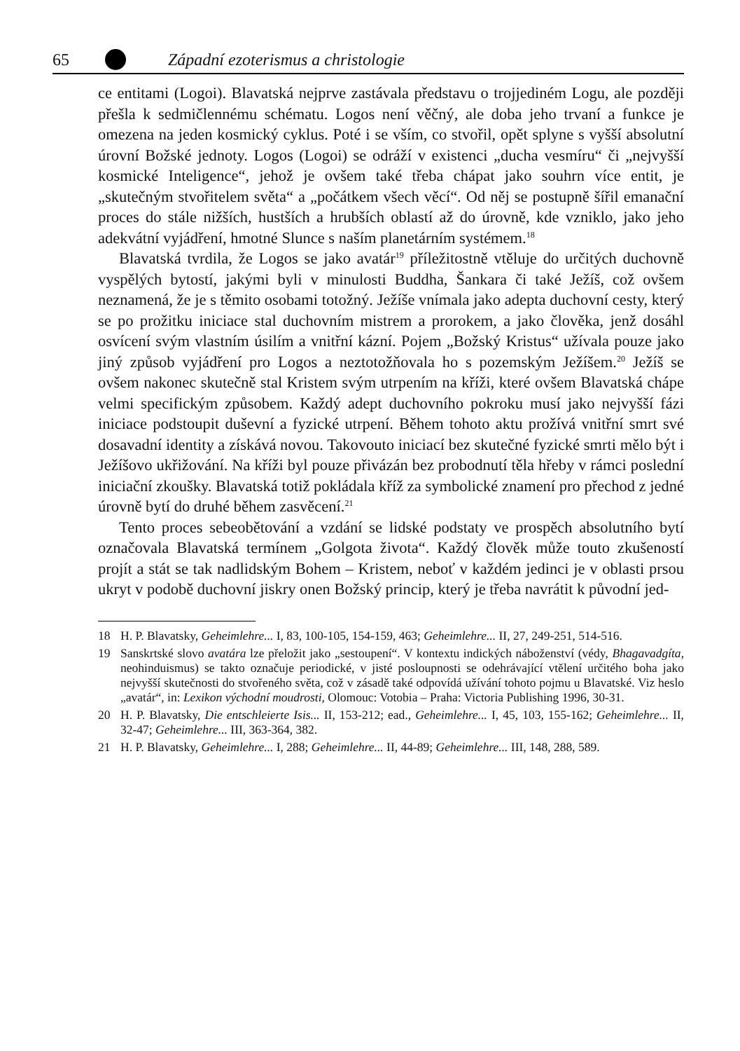65 Západní ezoterismus a christologie
ce entitami (Logoi). Blavatská nejprve zastávala představu o trojjediném Logu, ale později přešla k sedmičlennému schématu. Logos není věčný, ale doba jeho trvaní a funkce je omezena na jeden kosmický cyklus. Poté i se vším, co stvořil, opět splyne s vyšší absolutní úrovní Božské jednoty. Logos (Logoi) se odráží v existenci „ducha vesmíru“ či „nejvyšší kosmické Inteligence“, jehož je ovšem také třeba chápat jako souhrn více entit, je „skutečným stvořitelem světa“ a „počátkem všech věcí“. Od něj se postupně šířil emanační proces do stále nižších, hustších a hrubších oblastí až do úrovně, kde vzniklo, jako jeho adekvátní vyjádření, hmotné Slunce s naším planetárním systémem.<sup>18</sup>
Blavatská tvrdila, že Logos se jako avatár<sup>19</sup> příležitostně vtěluje do určitých duchovně vyspělých bytostí, jakými byli v minulosti Buddha, Šankara či také Ježíš, což ovšem neznamená, že je s těmito osobami totožný. Ježíše vnímala jako adepta duchovní cesty, který se po prožitku iniciace stal duchovním mistrem a prorokem, a jako člověka, jenž dosáhl osvícení svým vlastním úsilím a vnitřní kázní. Pojem „Božský Kristus“ užívala pouze jako jiný způsob vyjádření pro Logos a neztotožňovala ho s pozemským Ježíšem.<sup>20</sup> Ježíš se ovšem nakonec skutečně stal Kristem svým utrpením na kříži, které ovšem Blavatská chápe velmi specifickým způsobem. Každý adept duchovního pokroku musí jako nejvyšší fázi iniciace podstoupit duševní a fyzické utrpení. Během tohoto aktu prožívá vnitřní smrt své dosavadní identity a získává novou. Takovouto iniciací bez skutečné fyzické smrti mělo být i Ježíšovo ukřižování. Na kříži byl pouze přivázán bez probodnutí těla hřeby v rámci poslední iniciační zkoušky. Blavatská totiž pokládala kříž za symbolické znamení pro přechod z jedné úrovně bytí do druhé během zasvěcení.<sup>21</sup>
Tento proces sebeobětování a vzdání se lidské podstaty ve prospěch absolutního bytí označovala Blavatská termínem „Golgota života“. Každý člověk může touto zkušeností projít a stát se tak nadlidským Bohem – Kristem, neboť v každém jedinci je v oblasti prsou ukryt v podobě duchovní jiskry onen Božský princip, který je třeba navrátit k původní jed-
18 H. P. Blavatsky, Geheimlehre... I, 83, 100-105, 154-159, 463; Geheimlehre... II, 27, 249-251, 514-516.
19 Sanskrtské slovo avatára lze přeložit jako „sestoupení“. V kontextu indických náboženství (védy, Bhagavadgíta, neohinduismus) se takto označuje periodické, v jisté posloupnosti se odehrávající vtělení určitého boha jako nejvyšší skutečnosti do stvořeného světa, což v zásadě také odpovídá užívání tohoto pojmu u Blavatské. Viz heslo „avatár“, in: Lexikon východní moudrosti, Olomouc: Votobia – Praha: Victoria Publishing 1996, 30-31.
20 H. P. Blavatsky, Die entschleierte Isis... II, 153-212; ead., Geheimlehre... I, 45, 103, 155-162; Geheimlehre... II, 32-47; Geheimlehre... III, 363-364, 382.
21 H. P. Blavatsky, Geheimlehre... I, 288; Geheimlehre... II, 44-89; Geheimlehre... III, 148, 288, 589.